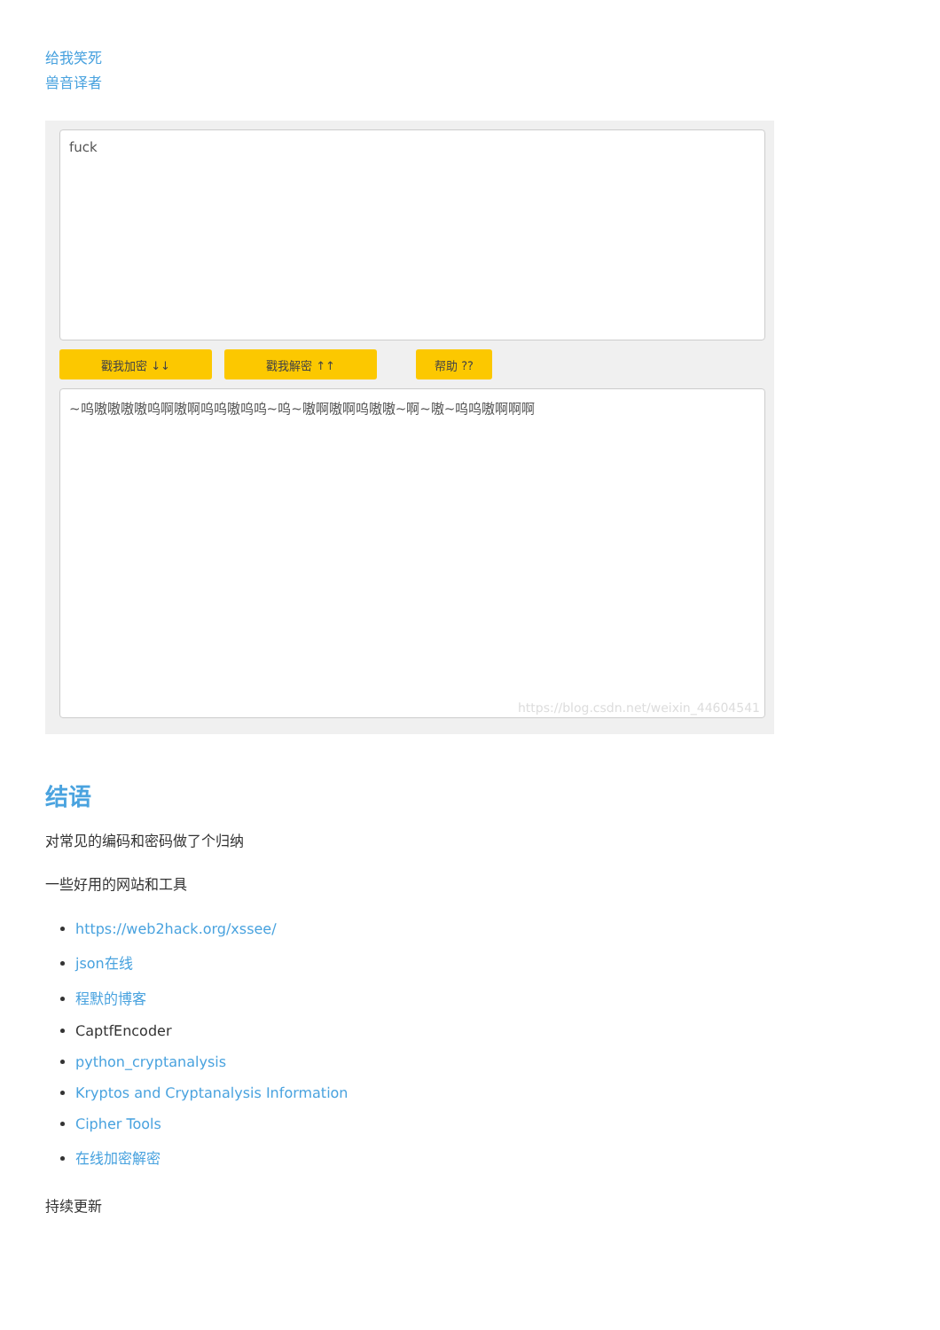给我笑死
兽音译者
fuck
戳我加密 ↓↓ 戳我解密 ↑↑ 帮助 ??
~呜嗷嗷嗷嗷呜啊嗷啊呜呜嗷呜呜~呜~嗷啊嗷啊呜嗷嗷~啊~嗷~呜呜嗷啊啊啊
https://blog.csdn.net/weixin_44604541
结语
对常见的编码和密码做了个归纳
一些好用的网站和工具
https://web2hack.org/xssee/
json在线
程默的博客
CaptfEncoder
python_cryptanalysis
Kryptos and Cryptanalysis Information
Cipher Tools
在线加密解密
持续更新